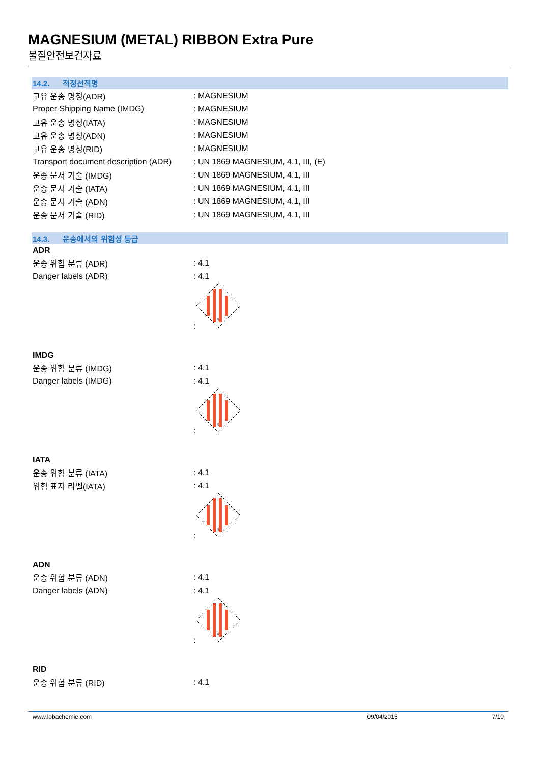MAGNESIUM (METAL) RIBBON Extra Pure
물질안전보건자료
14.2. 적정선적명
고유 운송 명칭(ADR) : MAGNESIUM
Proper Shipping Name (IMDG) : MAGNESIUM
고유 운송 명칭(IATA) : MAGNESIUM
고유 운송 명칭(ADN) : MAGNESIUM
고유 운송 명칭(RID) : MAGNESIUM
Transport document description (ADR)
: UN 1869 MAGNESIUM, 4.1, III, (E)
운송 문서 기술 (IMDG) : UN 1869 MAGNESIUM, 4.1, III
운송 문서 기술 (IATA) : UN 1869 MAGNESIUM, 4.1, III
운송 문서 기술 (ADN) : UN 1869 MAGNESIUM, 4.1, III
운송 문서 기술 (RID) : UN 1869 MAGNESIUM, 4.1, III
14.3. 운송에서의 위험성 등급
ADR
운송 위험 분류 (ADR) : 4.1
Danger labels (ADR) : 4.1
:
4
IMDG
운송 위험 분류 (IMDG) : 4.1
Danger labels (IMDG) : 4.1
:
4
IATA
운송 위험 분류 (IATA) : 4.1
위험 표지 라벨(IATA) : 4.1
:
4
ADN
운송 위험 분류 (ADN) : 4.1
Danger labels (ADN) : 4.1
:
4
RID
운송 위험 분류 (RID) : 4.1
www.lobachemie.com 09/04/2015 7/10